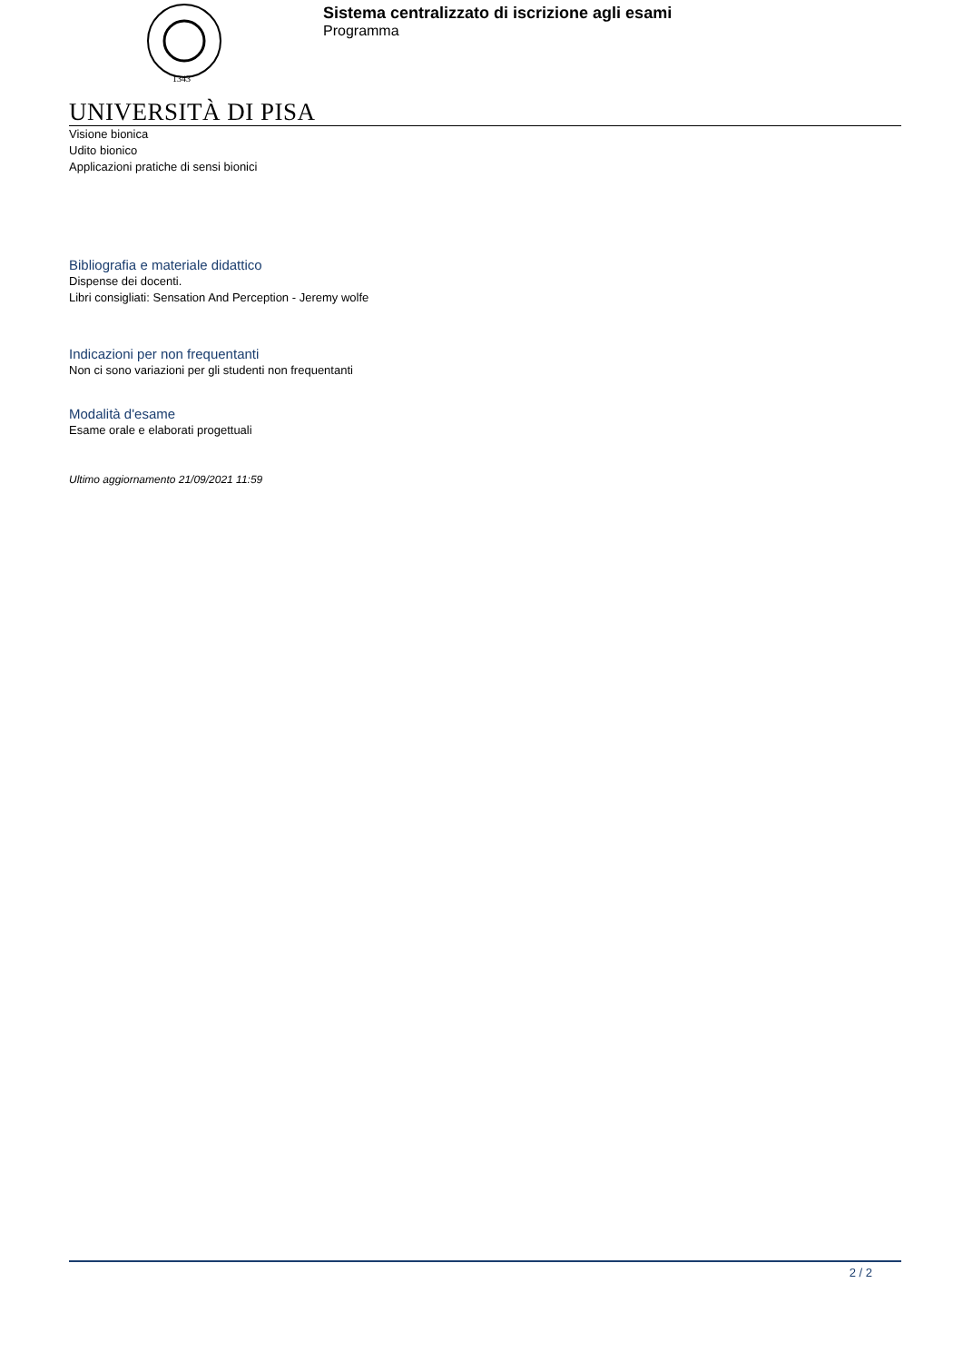1343
Sistema centralizzato di iscrizione agli esami
Programma
UNIVERSITÀ DI PISA
Visione bionica
Udito bionico
Applicazioni pratiche di sensi bionici
Bibliografia e materiale didattico
Dispense dei docenti.
Libri consigliati: Sensation And Perception - Jeremy wolfe
Indicazioni per non frequentanti
Non ci sono variazioni per gli studenti non frequentanti
Modalità d'esame
Esame orale e elaborati progettuali
Ultimo aggiornamento 21/09/2021 11:59
2 / 2